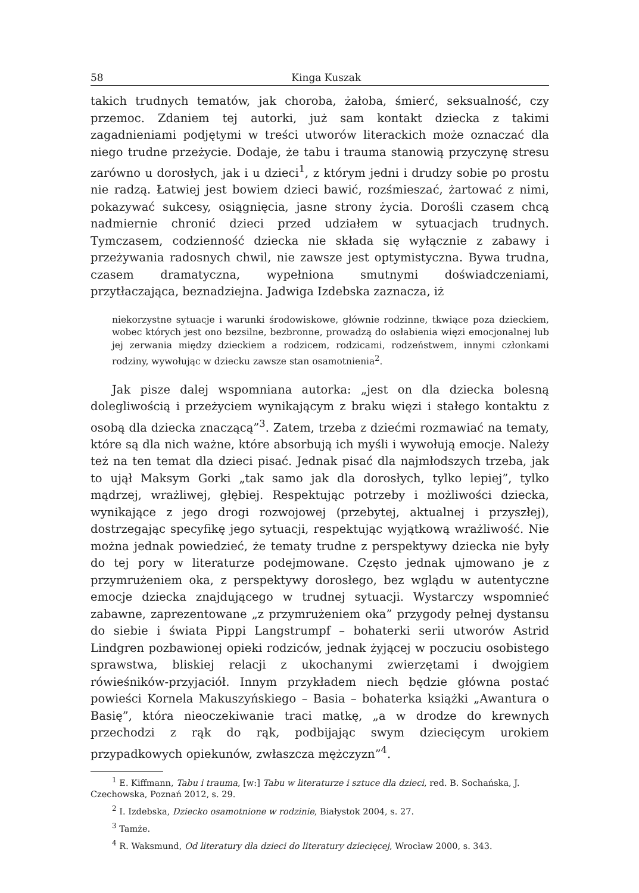58 Kinga Kuszak
takich trudnych tematów, jak choroba, żałoba, śmierć, seksualność, czy przemoc. Zdaniem tej autorki, już sam kontakt dziecka z takimi zagadnieniami podjętymi w treści utworów literackich może oznaczać dla niego trudne przeżycie. Dodaje, że tabu i trauma stanowią przyczynę stresu zarówno u dorosłych, jak i u dzieci<sup>1</sup>, z którym jedni i drudzy sobie po prostu nie radzą. Łatwiej jest bowiem dzieci bawić, rozśmieszać, żartować z nimi, pokazywać sukcesy, osiągnięcia, jasne strony życia. Dorośli czasem chcą nadmiernie chronić dzieci przed udziałem w sytuacjach trudnych. Tymczasem, codzienność dziecka nie składa się wyłącznie z zabawy i przeżywania radosnych chwil, nie zawsze jest optymistyczna. Bywa trudna, czasem dramatyczna, wypełniona smutnymi doświadczeniami, przytłaczająca, beznadziejna. Jadwiga Izdebska zaznacza, iż
niekorzystne sytuacje i warunki środowiskowe, głównie rodzinne, tkwiące poza dzieckiem, wobec których jest ono bezsilne, bezbronne, prowadzą do osłabienia więzi emocjonalnej lub jej zerwania między dzieckiem a rodzicem, rodzicami, rodzeństwem, innymi członkami rodziny, wywołując w dziecku zawsze stan osamotnienia<sup>2</sup>.
Jak pisze dalej wspomniana autorka: „jest on dla dziecka bolesną dolegliwością i przeżyciem wynikającym z braku więzi i stałego kontaktu z osobą dla dziecka znaczącą”<sup>3</sup>. Zatem, trzeba z dziećmi rozmawiać na tematy, które są dla nich ważne, które absorbują ich myśli i wywołują emocje. Należy też na ten temat dla dzieci pisać. Jednak pisać dla najmłodszych trzeba, jak to ujął Maksym Gorki „tak samo jak dla dorosłych, tylko lepiej”, tylko mądrzej, wrażliwej, głębiej. Respektując potrzeby i możliwości dziecka, wynikające z jego drogi rozwojowej (przebytej, aktualnej i przyszłej), dostrzegając specyfikę jego sytuacji, respektując wyjątkową wrażliwość. Nie można jednak powiedzieć, że tematy trudne z perspektywy dziecka nie były do tej pory w literaturze podejmowane. Często jednak ujmowano je z przymrużeniem oka, z perspektywy dorosłego, bez wglądu w autentyczne emocje dziecka znajdującego w trudnej sytuacji. Wystarczy wspomnieć zabawne, zaprezentowane „z przymrużeniem oka” przygody pełnej dystansu do siebie i świata Pippi Langstrumpf – bohaterki serii utworów Astrid Lindgren pozbawionej opieki rodziców, jednak żyjącej w poczuciu osobistego sprawstwa, bliskiej relacji z ukochanymi zwierzętami i dwojgiem rówieśników-przyjaciół. Innym przykładem niech będzie główna postać powieści Kornela Makuszyńskiego – Basia – bohaterka książki „Awantura o Basię”, która nieoczekiwanie traci matkę, „a w drodze do krewnych przechodzi z rąk do rąk, podbijając swym dziecięcym urokiem przypadkowych opiekunów, zwłaszcza mężczyzn”<sup>4</sup>.
<sup>1</sup> E. Kiffmann, Tabu i trauma, [w:] Tabu w literaturze i sztuce dla dzieci, red. B. Sochańska, J. Czechowska, Poznań 2012, s. 29.
<sup>2</sup> I. Izdebska, Dziecko osamotnione w rodzinie, Białystok 2004, s. 27.
<sup>3</sup> Tamże.
<sup>4</sup> R. Waksmund, Od literatury dla dzieci do literatury dziecięcej, Wrocław 2000, s. 343.